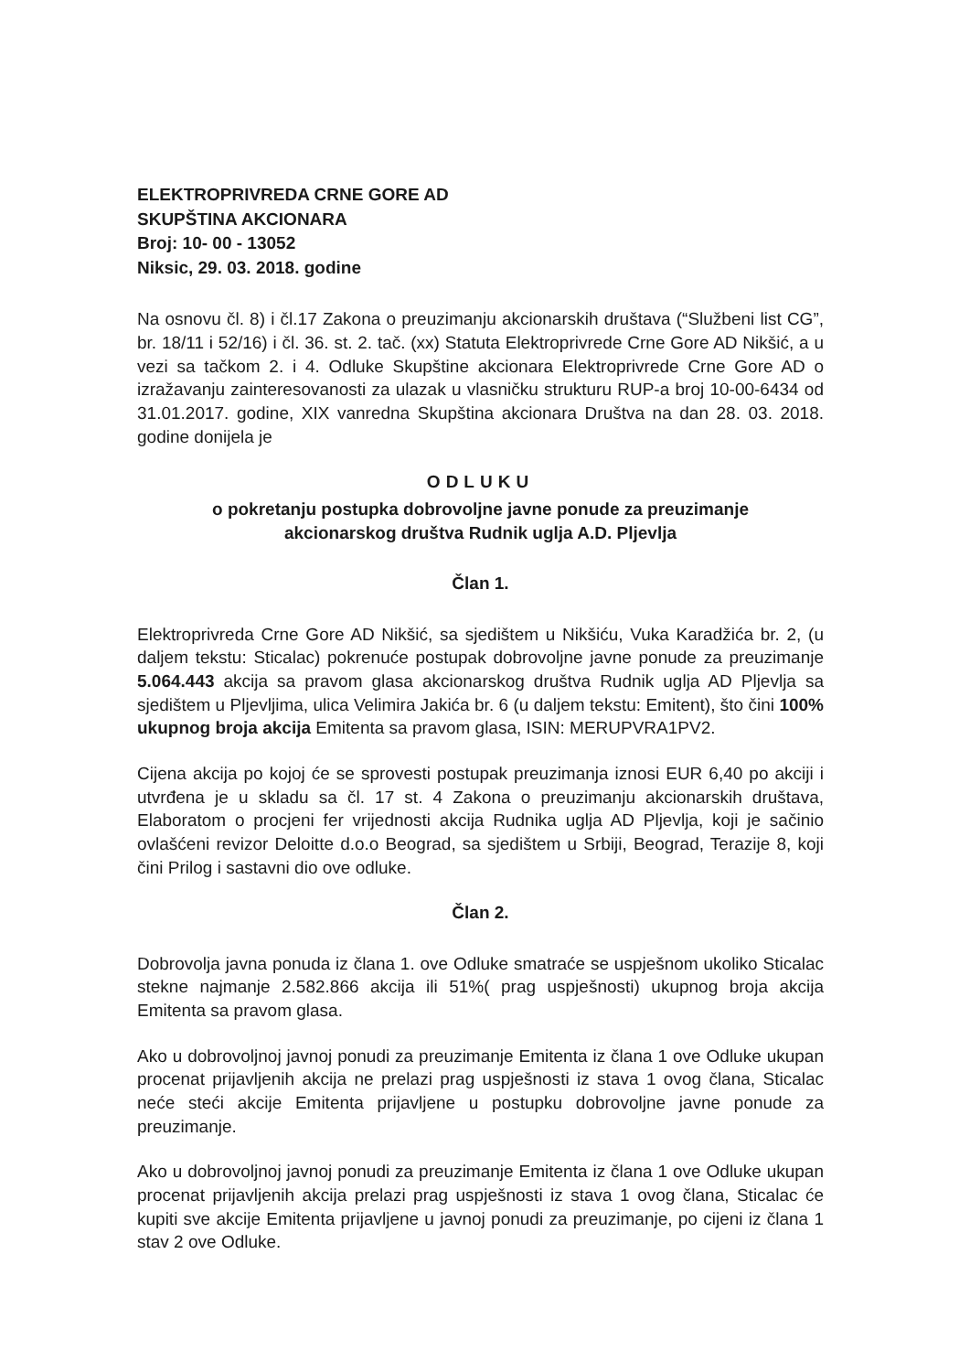ELEKTROPRIVREDA CRNE GORE AD
SKUPŠTINA AKCIONARA
Broj: 10- 00 - 13052
Niksic, 29. 03. 2018. godine
Na osnovu čl. 8) i čl.17 Zakona o preuzimanju akcionarskih društava (“Službeni list CG”, br. 18/11 i 52/16) i čl. 36. st. 2. tač. (xx) Statuta Elektroprivrede Crne Gore AD Nikšić, a u vezi sa tačkom 2. i 4. Odluke Skupštine akcionara Elektroprivrede Crne Gore AD o izražavanju zainteresovanosti za ulazak u vlasničku strukturu RUP-a broj 10-00-6434 od 31.01.2017. godine, XIX vanredna Skupština akcionara Društva na dan 28. 03. 2018. godine donijela je
ODLUKU
o pokretanju postupka dobrovoljne javne ponude za preuzimanje
akcionarskog društva Rudnik uglja A.D. Pljevlja
Član 1.
Elektroprivreda Crne Gore AD Nikšić, sa sjedištem u Nikšiću, Vuka Karadžića br. 2, (u daljem tekstu: Sticalac) pokrenuće postupak dobrovoljne javne ponude za preuzimanje 5.064.443 akcija sa pravom glasa akcionarskog društva Rudnik uglja AD Pljevlja sa sjedištem u Pljevljima, ulica Velimira Jakića br. 6 (u daljem tekstu: Emitent), što čini 100% ukupnog broja akcija Emitenta sa pravom glasa, ISIN: MERUPVRA1PV2.
Cijena akcija po kojoj će se sprovesti postupak preuzimanja iznosi EUR 6,40 po akciji i utvrđena je u skladu sa čl. 17 st. 4 Zakona o preuzimanju akcionarskih društava, Elaboratom o procjeni fer vrijednosti akcija Rudnika uglja AD Pljevlja, koji je sačinio ovlašćeni revizor Deloitte d.o.o Beograd, sa sjedištem u Srbiji, Beograd, Terazije 8, koji čini Prilog i sastavni dio ove odluke.
Član 2.
Dobrovolja javna ponuda iz člana 1. ove Odluke smatraće se uspješnom ukoliko Sticalac stekne najmanje 2.582.866 akcija ili 51%( prag uspješnosti) ukupnog broja akcija Emitenta sa pravom glasa.
Ako u dobrovoljnoj javnoj ponudi za preuzimanje Emitenta iz člana 1 ove Odluke ukupan procenat prijavljenih akcija ne prelazi prag uspješnosti iz stava 1 ovog člana, Sticalac neće steći akcije Emitenta prijavljene u postupku dobrovoljne javne ponude za preuzimanje.
Ako u dobrovoljnoj javnoj ponudi za preuzimanje Emitenta iz člana 1 ove Odluke ukupan procenat prijavljenih akcija prelazi prag uspješnosti iz stava 1 ovog člana, Sticalac će kupiti sve akcije Emitenta prijavljene u javnoj ponudi za preuzimanje, po cijeni iz člana 1 stav 2 ove Odluke.